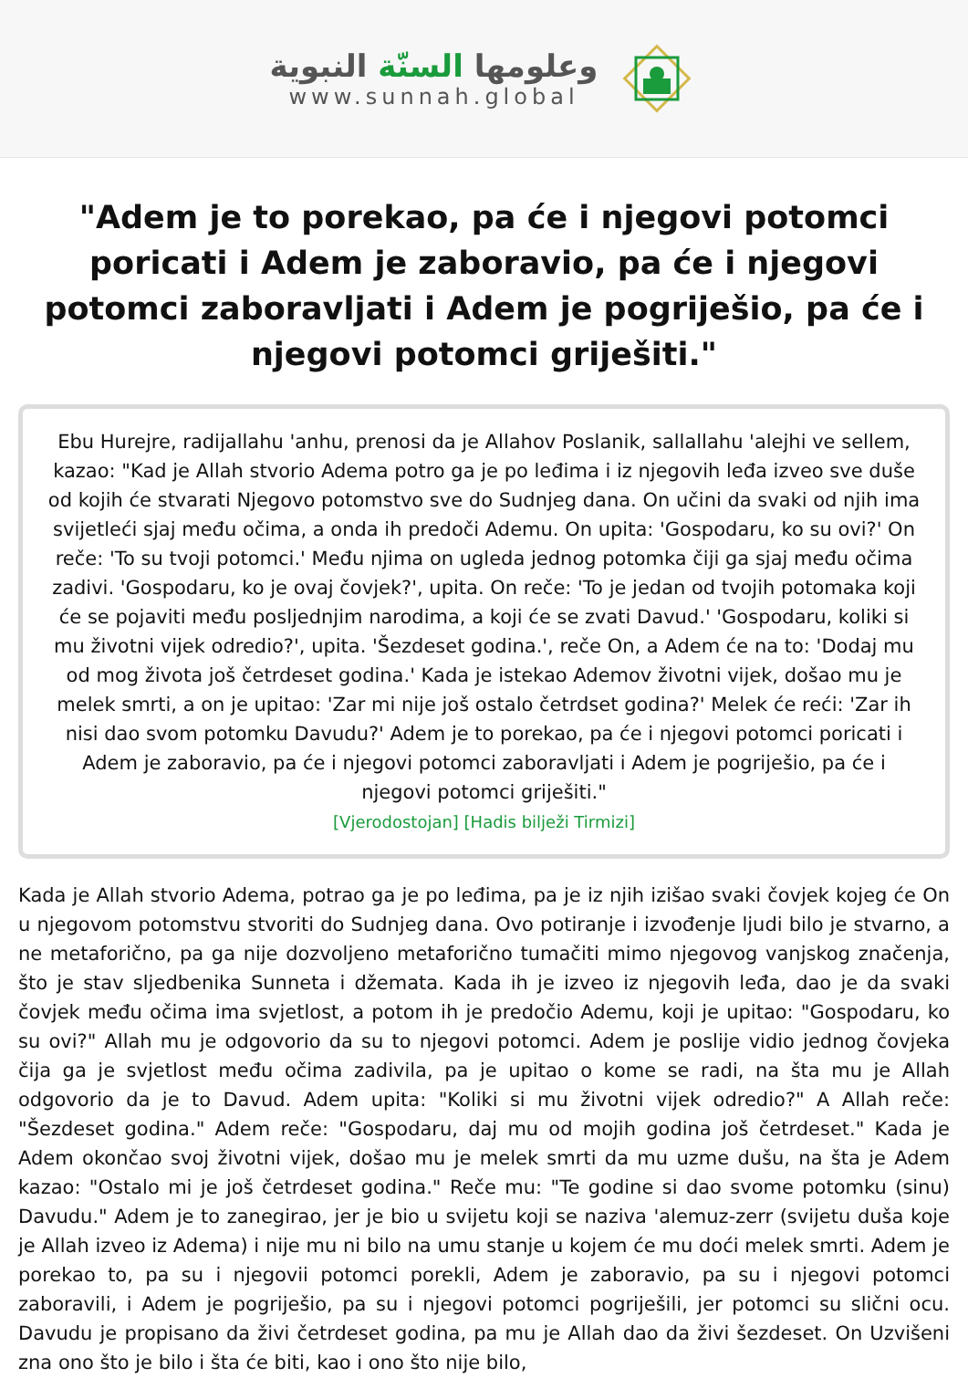وعلومها السنّة النبوية
www.sunnah.global
"Adem je to porekao, pa će i njegovi potomci poricati i Adem je zaboravio, pa će i njegovi potomci zaboravljati i Adem je pogriješio, pa će i njegovi potomci griješiti."
Ebu Hurejre, radijallahu 'anhu, prenosi da je Allahov Poslanik, sallallahu 'alejhi ve sellem, kazao: "Kad je Allah stvorio Adema potro ga je po leđima i iz njegovih leđa izveo sve duše od kojih će stvarati Njegovo potomstvo sve do Sudnjeg dana. On učini da svaki od njih ima svijetleći sjaj među očima, a onda ih predoči Ademu. On upita: 'Gospodaru, ko su ovi?' On reče: 'To su tvoji potomci.' Među njima on ugleda jednog potomka čiji ga sjaj među očima zadivi. 'Gospodaru, ko je ovaj čovjek?', upita. On reče: 'To je jedan od tvojih potomaka koji će se pojaviti među posljednjim narodima, a koji će se zvati Davud.' 'Gospodaru, koliki si mu životni vijek odredio?', upita. 'Šezdeset godina.', reče On, a Adem će na to: 'Dodaj mu od mog života još četrdeset godina.' Kada je istekao Ademov životni vijek, došao mu je melek smrti, a on je upitao: 'Zar mi nije još ostalo četrdset godina?' Melek će reći: 'Zar ih nisi dao svom potomku Davudu?' Adem je to porekao, pa će i njegovi potomci poricati i Adem je zaboravio, pa će i njegovi potomci zaboravljati i Adem je pogriješio, pa će i njegovi potomci griješiti."
[Vjerodostojan] [Hadis bilježi Tirmizi]
Kada je Allah stvorio Adema, potrao ga je po leđima, pa je iz njih izišao svaki čovjek kojeg će On u njegovom potomstvu stvoriti do Sudnjeg dana. Ovo potiranje i izvođenje ljudi bilo je stvarno, a ne metaforično, pa ga nije dozvoljeno metaforično tumačiti mimo njegovog vanjskog značenja, što je stav sljedbenika Sunneta i džemata. Kada ih je izveo iz njegovih leđa, dao je da svaki čovjek među očima ima svjetlost, a potom ih je predočio Ademu, koji je upitao: "Gospodaru, ko su ovi?" Allah mu je odgovorio da su to njegovi potomci. Adem je poslije vidio jednog čovjeka čija ga je svjetlost među očima zadivila, pa je upitao o kome se radi, na šta mu je Allah odgovorio da je to Davud. Adem upita: "Koliki si mu životni vijek odredio?" A Allah reče: "Šezdeset godina." Adem reče: "Gospodaru, daj mu od mojih godina još četrdeset." Kada je Adem okončao svoj životni vijek, došao mu je melek smrti da mu uzme dušu, na šta je Adem kazao: "Ostalo mi je još četrdeset godina." Reče mu: "Te godine si dao svome potomku (sinu) Davudu." Adem je to zanegirao, jer je bio u svijetu koji se naziva 'alemuz-zerr (svijetu duša koje je Allah izveo iz Adema) i nije mu ni bilo na umu stanje u kojem će mu doći melek smrti. Adem je porekao to, pa su i njegovii potomci porekli, Adem je zaboravio, pa su i njegovi potomci zaboravili, i Adem je pogriješio, pa su i njegovi potomci pogriješili, jer potomci su slični ocu. Davudu je propisano da živi četrdeset godina, pa mu je Allah dao da živi šezdeset. On Uzvišeni zna ono što je bilo i šta će biti, kao i ono što nije bilo,